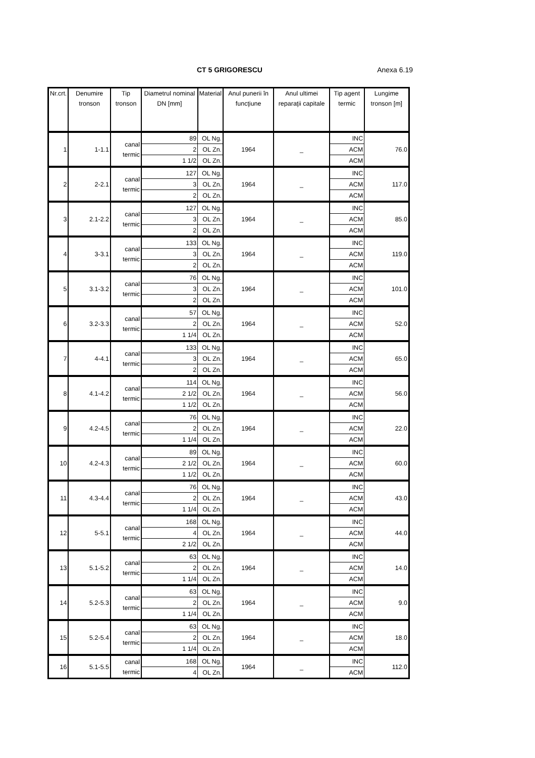CT 5 GRIGORESCU Anexa 6.19
| Nr.crt. | Denumire tronson | Tip tronson | Diametrul nominal DN [mm] | Material | Anul punerii în funcţiune | Anul ultimei reparaţii capitale | Tip agent termic | Lungime tronson [m] |
| --- | --- | --- | --- | --- | --- | --- | --- | --- |
| 1 | 1-1.1 | canal termic | 89 | OL Ng. | 1964 | _ | INC | 76.0 |
| | | | 2 | OL Zn. | | | ACM | |
| | | | 1 1/2 | OL Zn. | | | ACM | |
| 2 | 2-2.1 | canal termic | 127 | OL Ng. | 1964 | _ | INC | 117.0 |
| | | | 3 | OL Zn. | | | ACM | |
| | | | 2 | OL Zn. | | | ACM | |
| 3 | 2.1-2.2 | canal termic | 127 | OL Ng. | 1964 | _ | INC | 85.0 |
| | | | 3 | OL Zn. | | | ACM | |
| | | | 2 | OL Zn. | | | ACM | |
| 4 | 3-3.1 | canal termic | 133 | OL Ng. | 1964 | _ | INC | 119.0 |
| | | | 3 | OL Zn. | | | ACM | |
| | | | 2 | OL Zn. | | | ACM | |
| 5 | 3.1-3.2 | canal termic | 76 | OL Ng. | 1964 | _ | INC | 101.0 |
| | | | 3 | OL Zn. | | | ACM | |
| | | | 2 | OL Zn. | | | ACM | |
| 6 | 3.2-3.3 | canal termic | 57 | OL Ng. | 1964 | _ | INC | 52.0 |
| | | | 2 | OL Zn. | | | ACM | |
| | | | 1 1/4 | OL Zn. | | | ACM | |
| 7 | 4-4.1 | canal termic | 133 | OL Ng. | 1964 | _ | INC | 65.0 |
| | | | 3 | OL Zn. | | | ACM | |
| | | | 2 | OL Zn. | | | ACM | |
| 8 | 4.1-4.2 | canal termic | 114 | OL Ng. | 1964 | _ | INC | 56.0 |
| | | | 2 1/2 | OL Zn. | | | ACM | |
| | | | 1 1/2 | OL Zn. | | | ACM | |
| 9 | 4.2-4.5 | canal termic | 76 | OL Ng. | 1964 | _ | INC | 22.0 |
| | | | 2 | OL Zn. | | | ACM | |
| | | | 1 1/4 | OL Zn. | | | ACM | |
| 10 | 4.2-4.3 | canal termic | 89 | OL Ng. | 1964 | _ | INC | 60.0 |
| | | | 2 1/2 | OL Zn. | | | ACM | |
| | | | 1 1/2 | OL Zn. | | | ACM | |
| 11 | 4.3-4.4 | canal termic | 76 | OL Ng. | 1964 | _ | INC | 43.0 |
| | | | 2 | OL Zn. | | | ACM | |
| | | | 1 1/4 | OL Zn. | | | ACM | |
| 12 | 5-5.1 | canal termic | 168 | OL Ng. | 1964 | _ | INC | 44.0 |
| | | | 4 | OL Zn. | | | ACM | |
| | | | 2 1/2 | OL Zn. | | | ACM | |
| 13 | 5.1-5.2 | canal termic | 63 | OL Ng. | 1964 | _ | INC | 14.0 |
| | | | 2 | OL Zn. | | | ACM | |
| | | | 1 1/4 | OL Zn. | | | ACM | |
| 14 | 5.2-5.3 | canal termic | 63 | OL Ng. | 1964 | _ | INC | 9.0 |
| | | | 2 | OL Zn. | | | ACM | |
| | | | 1 1/4 | OL Zn. | | | ACM | |
| 15 | 5.2-5.4 | canal termic | 63 | OL Ng. | 1964 | _ | INC | 18.0 |
| | | | 2 | OL Zn. | | | ACM | |
| | | | 1 1/4 | OL Zn. | | | ACM | |
| 16 | 5.1-5.5 | canal termic | 168 | OL Ng. | 1964 | _ | INC | 112.0 |
| | | | 4 | OL Zn. | | | ACM | |